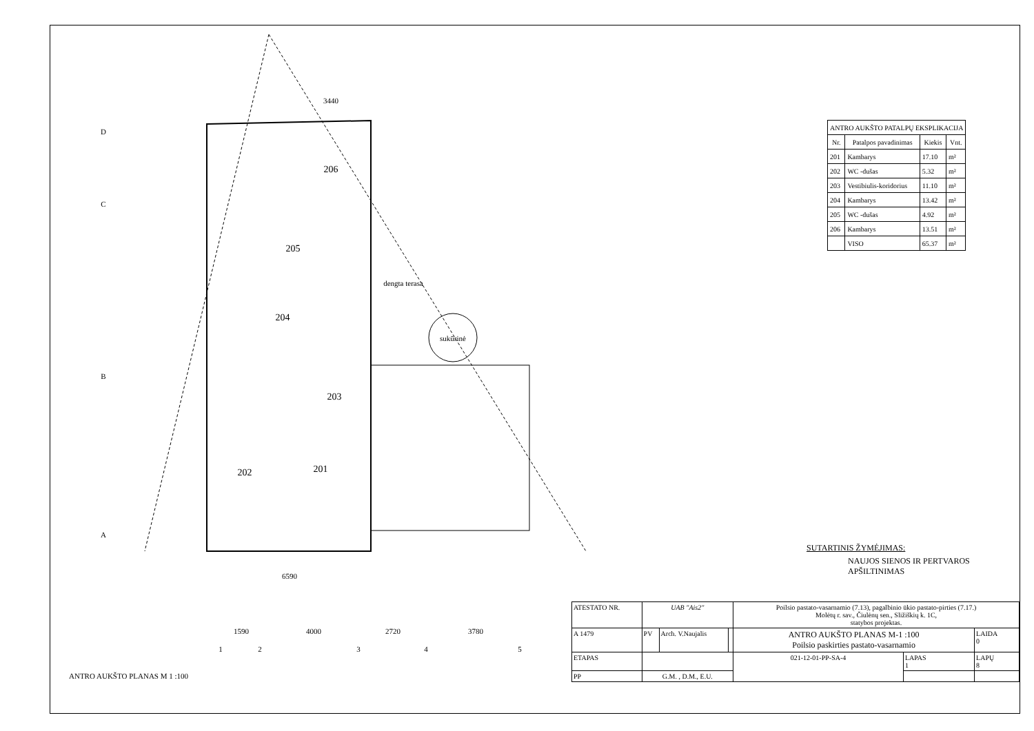206
205
204
203
202
201
dengta terasa
sukūrinė
3440
6590
1590
4000
2720
3780
1
2
3
4
5
D
C
B
A
| ANTRO AUKŠTO PATALPŲ EKSPLIKACIJA | | | |
| Nr. | Patalpos pavadinimas | Kiekis | Vnt. |
| 201 | Kambarys | 17.10 | m² |
| 202 | WC -dušas | 5.32 | m² |
| 203 | Vestibiulis-koridorius | 11.10 | m² |
| 204 | Kambarys | 13.42 | m² |
| 205 | WC -dušas | 4.92 | m² |
| 206 | Kambarys | 13.51 | m² |
| | VISO | 65.37 | m² |
SUTARTINIS ŽYMĖJIMAS:
NAUJOS SIENOS IR PERTVAROS
APŠILTINIMAS
ANTRO AUKŠTO PLANAS M 1 :100
| ATESTATO NR. | UAB "Ais2" | | | Poilsio pastato-vasarnamio (7.13), pagalbinio ūkio pastato-pirties (7.17.) Molėtų r. sav., Čiulėnų sen., Sližiškių k. 1C, statybos projektas. | | |
| A 1479 | PV | Arch. V.Naujalis | | ANTRO AUKŠTO PLANAS M-1 :100 Poilsio paskirties pastato-vasarnamio | | LAIDA 0 |
| ETAPAS | | | | 021-12-01-PP-SA-4 | LAPAS 1 | LAPŲ 8 |
| PP | G.M. , D.M., E.U. | | | | | |